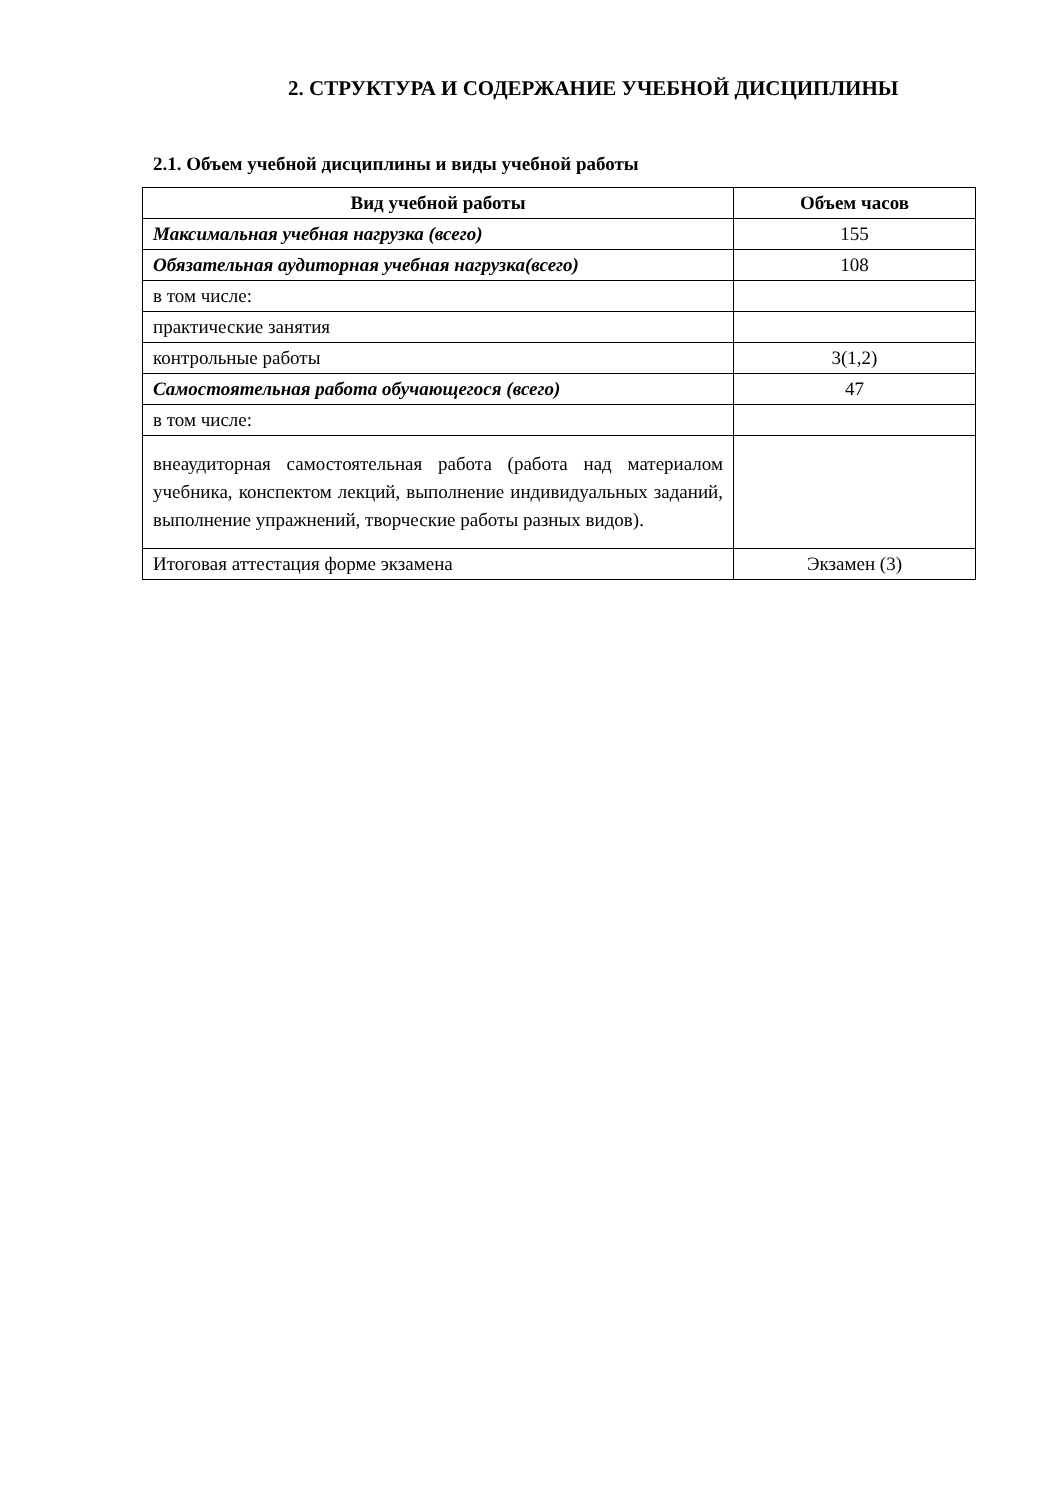2. СТРУКТУРА И СОДЕРЖАНИЕ УЧЕБНОЙ ДИСЦИПЛИНЫ
2.1. Объем учебной дисциплины и виды учебной работы
| Вид учебной работы | Объем часов |
| --- | --- |
| Максимальная учебная нагрузка (всего) | 155 |
| Обязательная аудиторная учебная нагрузка(всего) | 108 |
| в том числе: | |
| практические занятия | |
| контрольные работы | 3(1,2) |
| Самостоятельная работа обучающегося (всего) | 47 |
| в том числе: | |
| внеаудиторная самостоятельная работа (работа над материалом учебника, конспектом лекций, выполнение индивидуальных заданий, выполнение упражнений, творческие работы разных видов). | |
| Итоговая аттестация форме экзамена | Экзамен (3) |